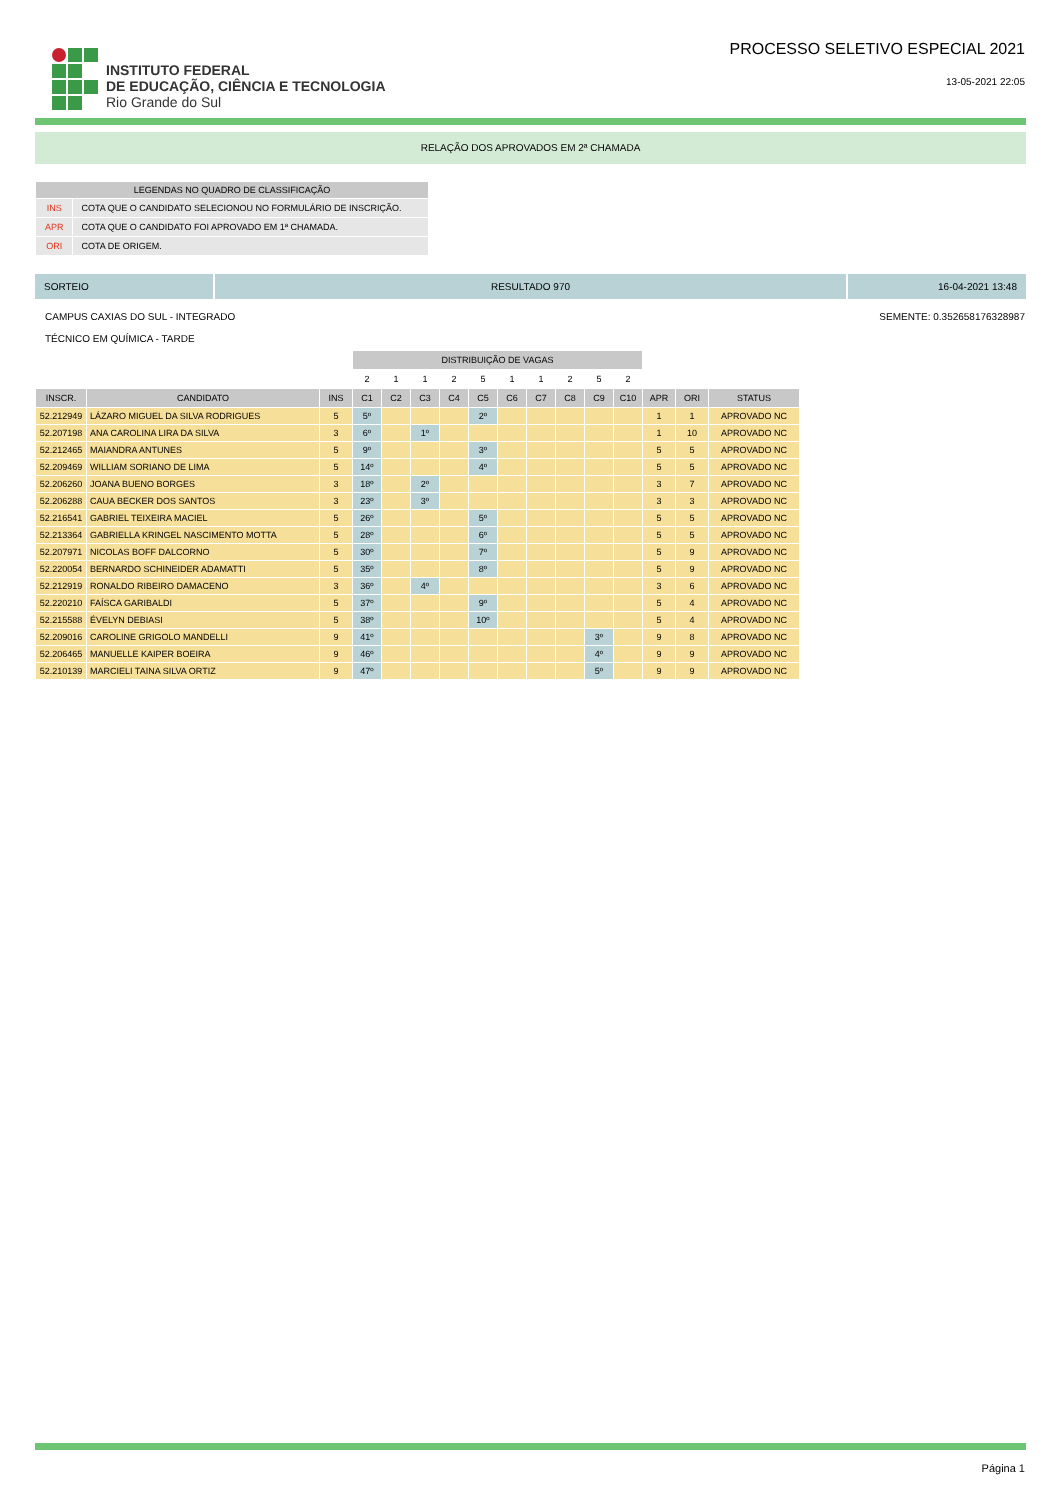INSTITUTO FEDERAL
DE EDUCAÇÃO, CIÊNCIA E TECNOLOGIA
Rio Grande do Sul
PROCESSO SELETIVO ESPECIAL 2021
13-05-2021 22:05
RELAÇÃO DOS APROVADOS EM 2ª CHAMADA
| LEGENDAS NO QUADRO DE CLASSIFICAÇÃO | |
| --- | --- |
| INS | COTA QUE O CANDIDATO SELECIONOU NO FORMULÁRIO DE INSCRIÇÃO. |
| APR | COTA QUE O CANDIDATO FOI APROVADO EM 1ª CHAMADA. |
| ORI | COTA DE ORIGEM. |
SORTEIO RESULTADO 970 16-04-2021 13:48
CAMPUS CAXIAS DO SUL - INTEGRADO
TÉCNICO EM QUÍMICA - TARDE
SEMENTE: 0.352658176328987
| | | | DISTRIBUIÇÃO DE VAGAS | | | | | | | | | | | | |
| --- | --- | --- | --- | --- | --- | --- | --- | --- | --- | --- | --- | --- | --- | --- | --- |
| | | | 2 | 1 | 1 | 2 | 5 | 1 | 1 | 2 | 5 | 2 | | | |
| INSCR. | CANDIDATO | INS | C1 | C2 | C3 | C4 | C5 | C6 | C7 | C8 | C9 | C10 | APR | ORI | STATUS |
| 52.212949 | LÁZARO MIGUEL DA SILVA RODRIGUES | 5 | 5º | | | | 2º | | | | | | 1 | 1 | APROVADO NC |
| 52.207198 | ANA CAROLINA LIRA DA SILVA | 3 | 6º | | 1º | | | | | | | | 1 | 10 | APROVADO NC |
| 52.212465 | MAIANDRA ANTUNES | 5 | 9º | | | | 3º | | | | | | 5 | 5 | APROVADO NC |
| 52.209469 | WILLIAM SORIANO DE LIMA | 5 | 14º | | | | 4º | | | | | | 5 | 5 | APROVADO NC |
| 52.206260 | JOANA BUENO BORGES | 3 | 18º | | 2º | | | | | | | | 3 | 7 | APROVADO NC |
| 52.206288 | CAUA BECKER DOS SANTOS | 3 | 23º | | 3º | | | | | | | | 3 | 3 | APROVADO NC |
| 52.216541 | GABRIEL TEIXEIRA MACIEL | 5 | 26º | | | | 5º | | | | | | 5 | 5 | APROVADO NC |
| 52.213364 | GABRIELLA KRINGEL NASCIMENTO MOTTA | 5 | 28º | | | | 6º | | | | | | 5 | 5 | APROVADO NC |
| 52.207971 | NICOLAS BOFF DALCORNO | 5 | 30º | | | | 7º | | | | | | 5 | 9 | APROVADO NC |
| 52.220054 | BERNARDO SCHINEIDER ADAMATTI | 5 | 35º | | | | 8º | | | | | | 5 | 9 | APROVADO NC |
| 52.212919 | RONALDO RIBEIRO DAMACENO | 3 | 36º | | 4º | | | | | | | | 3 | 6 | APROVADO NC |
| 52.220210 | FAÍSCA GARIBALDI | 5 | 37º | | | | 9º | | | | | | 5 | 4 | APROVADO NC |
| 52.215588 | ÉVELYN DEBIASI | 5 | 38º | | | | 10º | | | | | | 5 | 4 | APROVADO NC |
| 52.209016 | CAROLINE GRIGOLO MANDELLI | 9 | 41º | | | | | | | | 3º | | 9 | 8 | APROVADO NC |
| 52.206465 | MANUELLE KAIPER BOEIRA | 9 | 46º | | | | | | | | 4º | | 9 | 9 | APROVADO NC |
| 52.210139 | MARCIELI TAINA SILVA ORTIZ | 9 | 47º | | | | | | | | 5º | | 9 | 9 | APROVADO NC |
Página 1